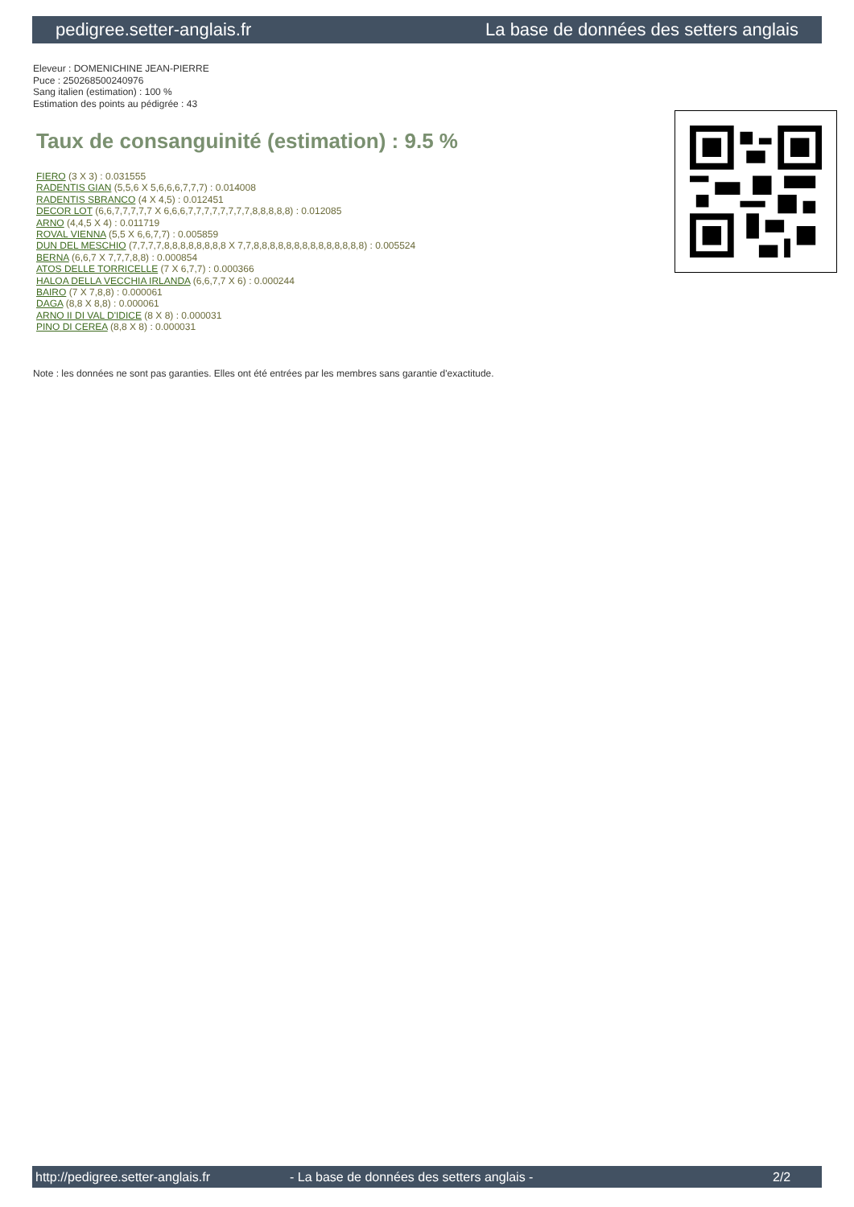pedigree.setter-anglais.fr La base de données des setters anglais
Eleveur : DOMENICHINE JEAN-PIERRE
Puce : 250268500240976
Sang italien (estimation) : 100 %
Estimation des points au pédigrée : 43
Taux de consanguinité (estimation) : 9.5 %
FIERO (3 X 3) : 0.031555
RADENTIS GIAN (5,5,6 X 5,6,6,6,7,7,7) : 0.014008
RADENTIS SBRANCO (4 X 4,5) : 0.012451
DECOR LOT (6,6,7,7,7,7,7 X 6,6,6,7,7,7,7,7,7,7,7,8,8,8,8,8) : 0.012085
ARNO (4,4,5 X 4) : 0.011719
ROVAL VIENNA (5,5 X 6,6,7,7) : 0.005859
DUN DEL MESCHIO (7,7,7,7,8,8,8,8,8,8,8,8 X 7,7,8,8,8,8,8,8,8,8,8,8,8,8,8,8) : 0.005524
BERNA (6,6,7 X 7,7,7,8,8) : 0.000854
ATOS DELLE TORRICELLE (7 X 6,7,7) : 0.000366
HALOA DELLA VECCHIA IRLANDA (6,6,7,7 X 6) : 0.000244
BAIRO (7 X 7,8,8) : 0.000061
DAGA (8,8 X 8,8) : 0.000061
ARNO II DI VAL D'IDICE (8 X 8) : 0.000031
PINO DI CEREA (8,8 X 8) : 0.000031
Note : les données ne sont pas garanties. Elles ont été entrées par les membres sans garantie d'exactitude.
http://pedigree.setter-anglais.fr - La base de données des setters anglais - 2/2